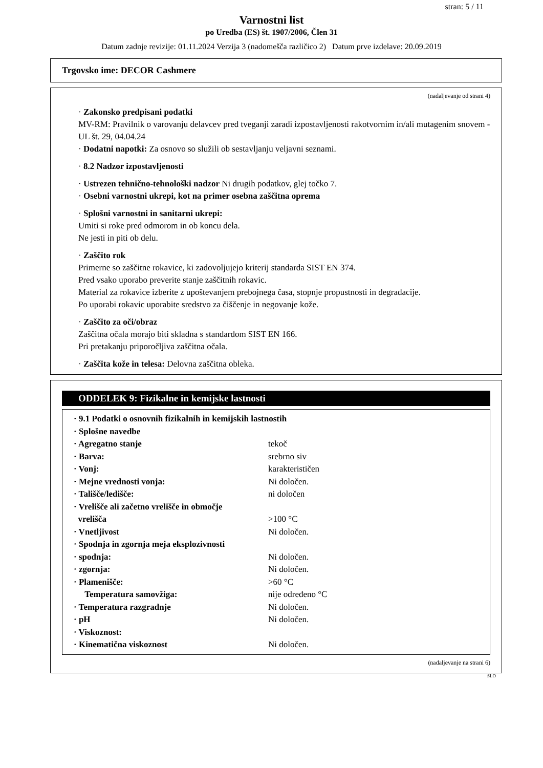stran: 5 / 11
Varnostni list
po Uredba (ES) št. 1907/2006, Člen 31
Datum zadnje revizije: 01.11.2024 Verzija 3 (nadomešča različico 2) Datum prve izdelave: 20.09.2019
Trgovsko ime: DECOR Cashmere
(nadaljevanje od strani 4)
· Zakonsko predpisani podatki
MV-RM: Pravilnik o varovanju delavcev pred tveganji zaradi izpostavljenosti rakotvornim in/ali mutagenim snovem - UL št. 29, 04.04.24
· Dodatni napotki: Za osnovo so služili ob sestavljanju veljavni seznami.
· 8.2 Nadzor izpostavljenosti
· Ustrezen tehnično-tehnološki nadzor Ni drugih podatkov, glej točko 7.
· Osebni varnostni ukrepi, kot na primer osebna zaščitna oprema
· Splošni varnostni in sanitarni ukrepi:
Umiti si roke pred odmorom in ob koncu dela.
Ne jesti in piti ob delu.
· Zaščito rok
Primerne so zaščitne rokavice, ki zadovoljujejo kriterij standarda SIST EN 374.
Pred vsako uporabo preverite stanje zaščitnih rokavic.
Material za rokavice izberite z upoštevanjem prebojnega časa, stopnje propustnosti in degradacije.
Po uporabi rokavic uporabite sredstvo za čiščenje in negovanje kože.
· Zaščito za oči/obraz
Zaščitna očala morajo biti skladna s standardom SIST EN 166.
Pri pretakanju priporočljiva zaščitna očala.
· Zaščita kože in telesa: Delovna zaščitna obleka.
ODDELEK 9: Fizikalne in kemijske lastnosti
| · 9.1 Podatki o osnovnih fizikalnih in kemijskih lastnostih | |
| · Splošne navedbe | |
| · Agregatno stanje | tekoč |
| · Barva: | srebrno siv |
| · Vonj: | karakterističen |
| · Mejne vrednosti vonja: | Ni določen. |
| · Tališče/ledišče: | ni določen |
| · Vrelišče ali začetno vrelišče in območje vrelišča | >100 °C |
| · Vnetljivost | Ni določen. |
| · Spodnja in zgornja meja eksplozivnosti | |
| · spodnja: | Ni določen. |
| · zgornja: | Ni določen. |
| · Plamenišče: | >60 °C |
| Temperatura samovžiga: | nije određeno °C |
| · Temperatura razgradnje | Ni določen. |
| · pH | Ni določen. |
| · Viskoznost: | |
| · Kinematična viskoznost | Ni določen. |
(nadaljevanje na strani 6)
SLO